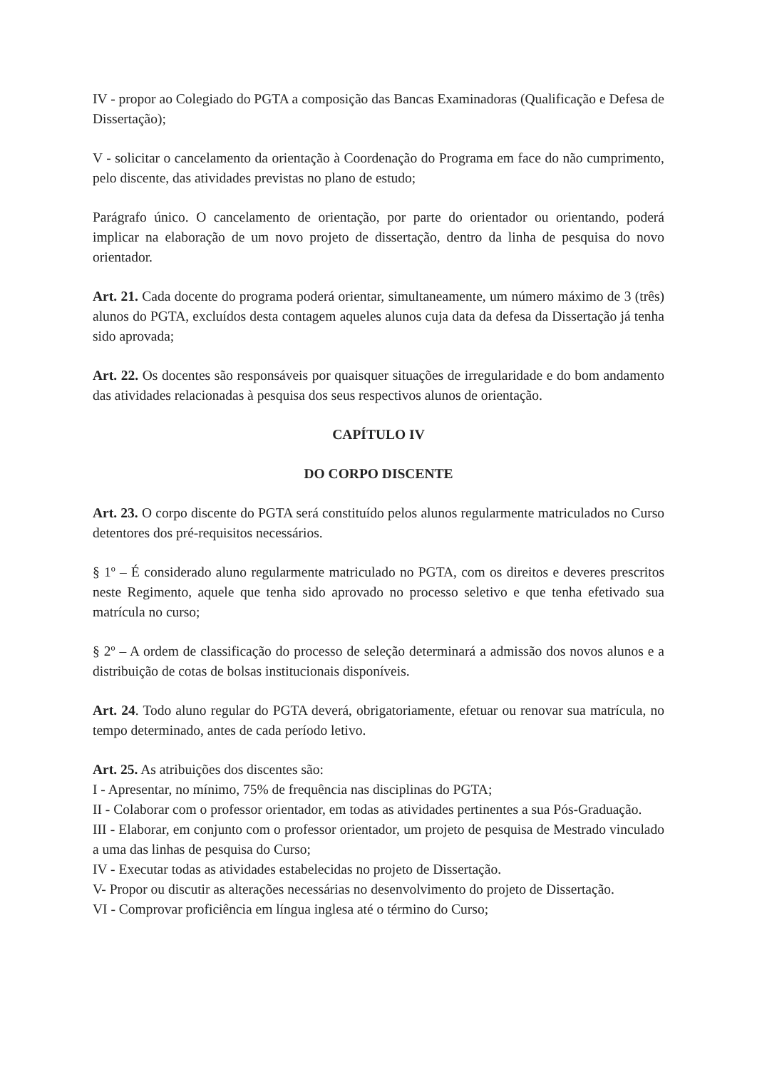IV - propor ao Colegiado do PGTA a composição das Bancas Examinadoras (Qualificação e Defesa de Dissertação);
V - solicitar o cancelamento da orientação à Coordenação do Programa em face do não cumprimento, pelo discente, das atividades previstas no plano de estudo;
Parágrafo único. O cancelamento de orientação, por parte do orientador ou orientando, poderá implicar na elaboração de um novo projeto de dissertação, dentro da linha de pesquisa do novo orientador.
Art. 21. Cada docente do programa poderá orientar, simultaneamente, um número máximo de 3 (três) alunos do PGTA, excluídos desta contagem aqueles alunos cuja data da defesa da Dissertação já tenha sido aprovada;
Art. 22. Os docentes são responsáveis por quaisquer situações de irregularidade e do bom andamento das atividades relacionadas à pesquisa dos seus respectivos alunos de orientação.
CAPÍTULO IV
DO CORPO DISCENTE
Art. 23. O corpo discente do PGTA será constituído pelos alunos regularmente matriculados no Curso detentores dos pré-requisitos necessários.
§ 1º – É considerado aluno regularmente matriculado no PGTA, com os direitos e deveres prescritos neste Regimento, aquele que tenha sido aprovado no processo seletivo e que tenha efetivado sua matrícula no curso;
§ 2º – A ordem de classificação do processo de seleção determinará a admissão dos novos alunos e a distribuição de cotas de bolsas institucionais disponíveis.
Art. 24. Todo aluno regular do PGTA deverá, obrigatoriamente, efetuar ou renovar sua matrícula, no tempo determinado, antes de cada período letivo.
Art. 25. As atribuições dos discentes são:
I - Apresentar, no mínimo, 75% de frequência nas disciplinas do PGTA;
II - Colaborar com o professor orientador, em todas as atividades pertinentes a sua Pós-Graduação.
III - Elaborar, em conjunto com o professor orientador, um projeto de pesquisa de Mestrado vinculado a uma das linhas de pesquisa do Curso;
IV - Executar todas as atividades estabelecidas no projeto de Dissertação.
V- Propor ou discutir as alterações necessárias no desenvolvimento do projeto de Dissertação.
VI - Comprovar proficiência em língua inglesa até o término do Curso;